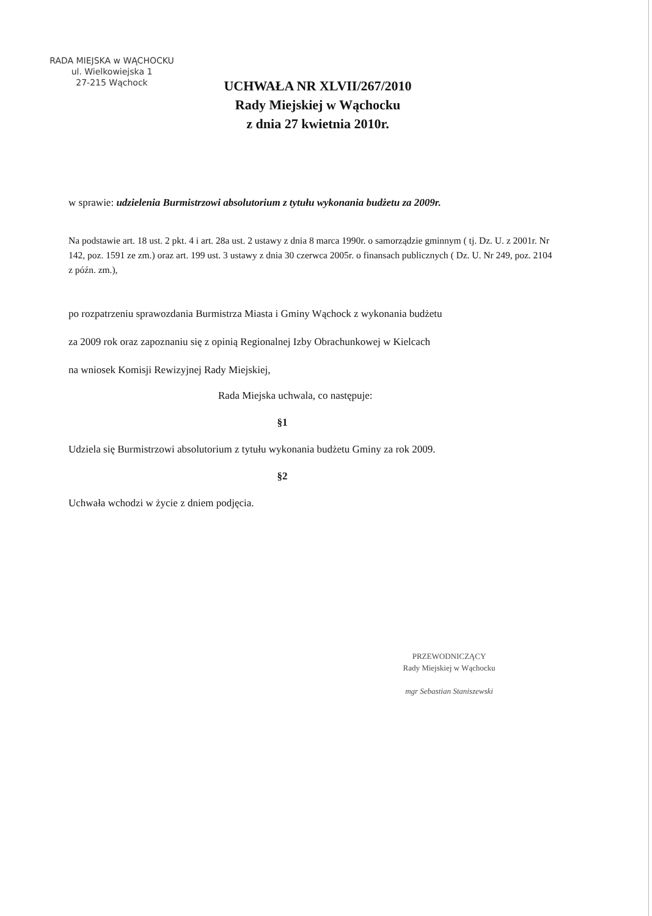RADA MIEJSKA w WĄCHOCKU
ul. Wielkowiejska 1
27-215 Wąchock
UCHWAŁA NR XLVII/267/2010
Rady Miejskiej w Wąchocku
z dnia 27 kwietnia 2010r.
w sprawie: udzielenia Burmistrzowi absolutorium z tytułu wykonania budżetu za 2009r.
Na podstawie art. 18 ust. 2 pkt. 4 i art. 28a ust. 2 ustawy z dnia 8 marca 1990r. o samorządzie gminnym ( tj. Dz. U. z 2001r. Nr 142, poz. 1591 ze zm.) oraz art. 199 ust. 3 ustawy z dnia 30 czerwca 2005r. o finansach publicznych ( Dz. U. Nr 249, poz. 2104 z późn. zm.),
po rozpatrzeniu sprawozdania Burmistrza Miasta i Gminy Wąchock z wykonania budżetu
za 2009 rok oraz zapoznaniu się z opinią Regionalnej Izby Obrachunkowej w Kielcach
na wniosek Komisji Rewizyjnej Rady Miejskiej,
Rada Miejska uchwala, co następuje:
§1
Udziela się Burmistrzowi absolutorium z tytułu wykonania budżetu Gminy za rok 2009.
§2
Uchwała wchodzi w życie z dniem podjęcia.
PRZEWODNICZĄCY
Rady Miejskiej w Wąchocku
mgr Sebastian Staniszewski